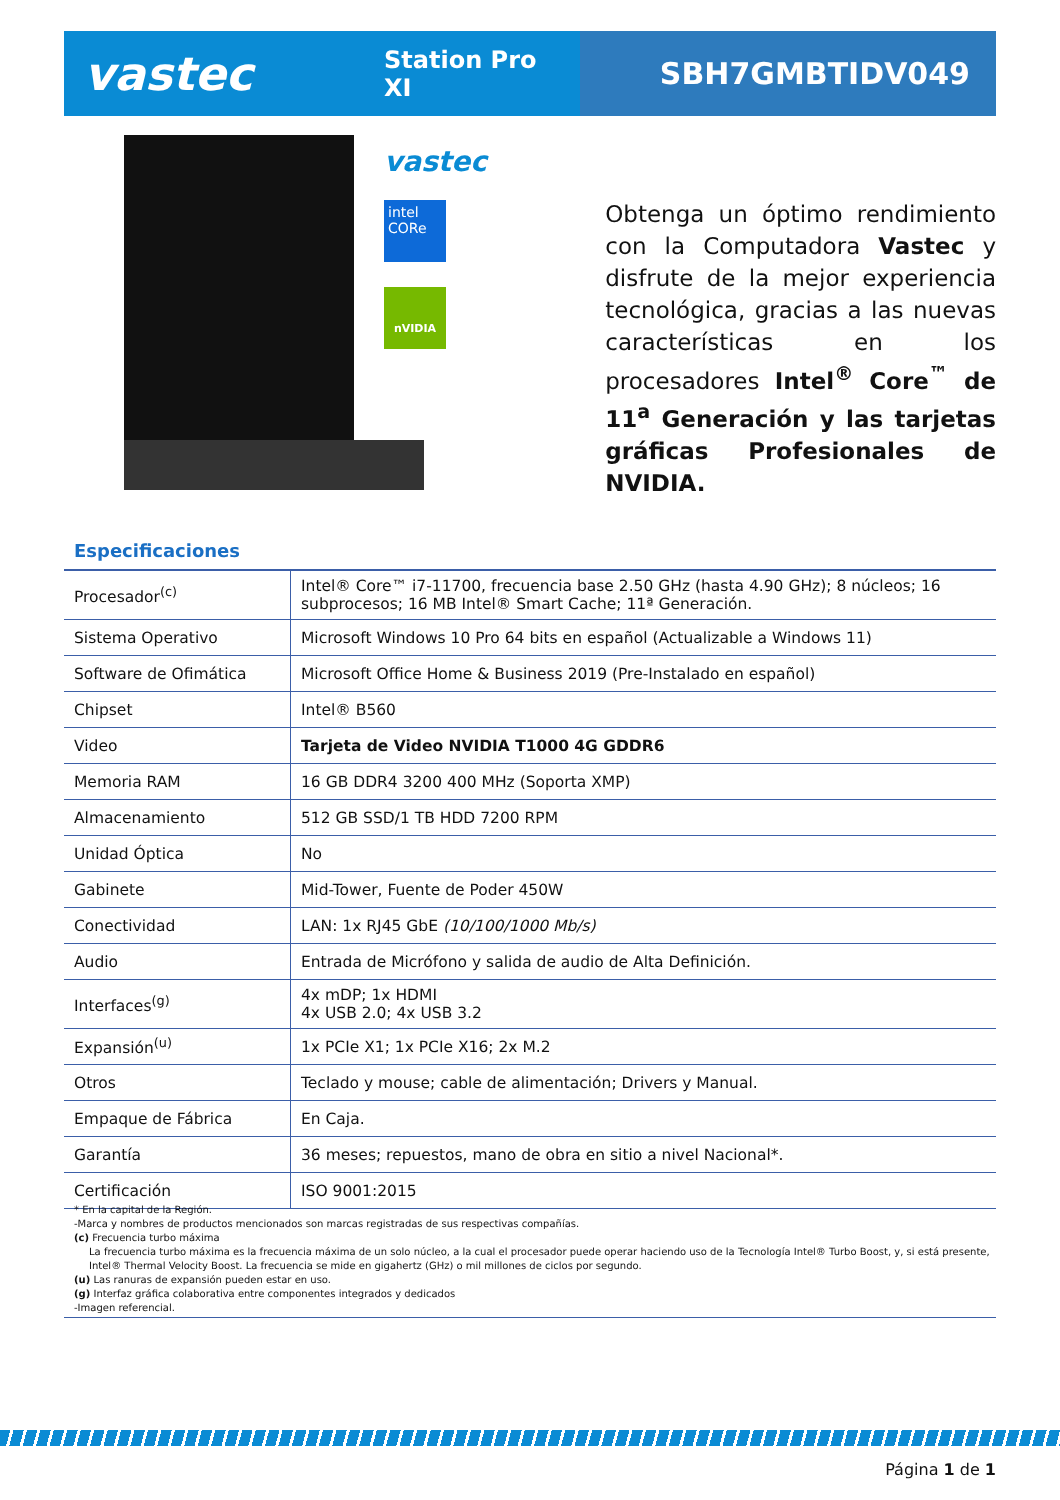vastec
Station Pro XI
SBH7GMBTIDV049
vastec
intel CORe
nVIDIA
Obtenga un óptimo rendimiento con la Computadora Vastec y disfrute de la mejor experiencia tecnológica, gracias a las nuevas características en los procesadores Intel<sup>®</sup> Core<sup>™</sup> de 11<sup>a</sup> Generación y las tarjetas gráficas Profesionales de NVIDIA.
Especificaciones
| Procesador<sup>(c)</sup> | Intel® Core™ i7-11700, frecuencia base 2.50 GHz (hasta 4.90 GHz); 8 núcleos; 16 subprocesos; 16 MB Intel® Smart Cache; 11ª Generación. |
| Sistema Operativo | Microsoft Windows 10 Pro 64 bits en español (Actualizable a Windows 11) |
| Software de Ofimática | Microsoft Office Home & Business 2019 (Pre-Instalado en español) |
| Chipset | Intel® B560 |
| Video | Tarjeta de Video NVIDIA T1000 4G GDDR6 |
| Memoria RAM | 16 GB DDR4 3200 400 MHz (Soporta XMP) |
| Almacenamiento | 512 GB SSD/1 TB HDD 7200 RPM |
| Unidad Óptica | No |
| Gabinete | Mid-Tower, Fuente de Poder 450W |
| Conectividad | LAN: 1x RJ45 GbE (10/100/1000 Mb/s) |
| Audio | Entrada de Micrófono y salida de audio de Alta Definición. |
| Interfaces<sup>(g)</sup> | 4x mDP; 1x HDMI 4x USB 2.0; 4x USB 3.2 |
| Expansión<sup>(u)</sup> | 1x PCIe X1; 1x PCIe X16; 2x M.2 |
| Otros | Teclado y mouse; cable de alimentación; Drivers y Manual. |
| Empaque de Fábrica | En Caja. |
| Garantía | 36 meses; repuestos, mano de obra en sitio a nivel Nacional*. |
| Certificación | ISO 9001:2015 |
* En la capital de la Región.
-Marca y nombres de productos mencionados son marcas registradas de sus respectivas compañías.
(c) Frecuencia turbo máxima
La frecuencia turbo máxima es la frecuencia máxima de un solo núcleo, a la cual el procesador puede operar haciendo uso de la Tecnología Intel® Turbo Boost, y, si está presente, Intel® Thermal Velocity Boost. La frecuencia se mide en gigahertz (GHz) o mil millones de ciclos por segundo.
(u) Las ranuras de expansión pueden estar en uso.
(g) Interfaz gráfica colaborativa entre componentes integrados y dedicados
-Imagen referencial.
Página 1 de 1